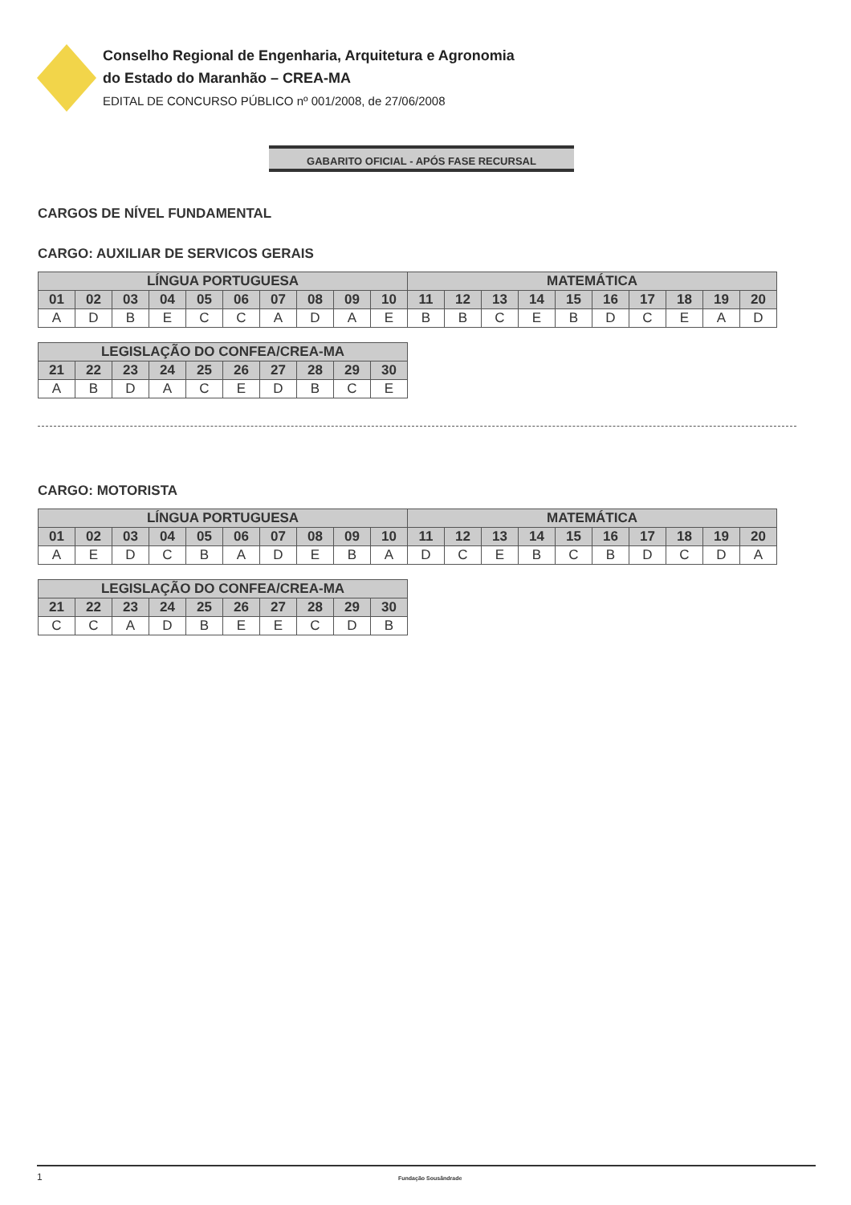Conselho Regional de Engenharia, Arquitetura e Agronomia
do Estado do Maranhão – CREA-MA
EDITAL DE CONCURSO PÚBLICO nº 001/2008, de 27/06/2008
GABARITO OFICIAL - APÓS FASE RECURSAL
CARGOS DE NÍVEL FUNDAMENTAL
CARGO: AUXILIAR DE SERVICOS GERAIS
| LÍNGUA PORTUGUESA | | | | | | | | | | MATEMÁTICA | | | | | | | | | |
| --- | --- | --- | --- | --- | --- | --- | --- | --- | --- | --- | --- | --- | --- | --- | --- | --- | --- | --- | --- |
| 01 | 02 | 03 | 04 | 05 | 06 | 07 | 08 | 09 | 10 | 11 | 12 | 13 | 14 | 15 | 16 | 17 | 18 | 19 | 20 |
| A | D | B | E | C | C | A | D | A | E | B | B | C | E | B | D | C | E | A | D |
| LEGISLAÇÃO DO CONFEA/CREA-MA | | | | | | | | | |
| --- | --- | --- | --- | --- | --- | --- | --- | --- | --- |
| 21 | 22 | 23 | 24 | 25 | 26 | 27 | 28 | 29 | 30 |
| A | B | D | A | C | E | D | B | C | E |
CARGO: MOTORISTA
| LÍNGUA PORTUGUESA | | | | | | | | | | MATEMÁTICA | | | | | | | | | |
| --- | --- | --- | --- | --- | --- | --- | --- | --- | --- | --- | --- | --- | --- | --- | --- | --- | --- | --- | --- |
| 01 | 02 | 03 | 04 | 05 | 06 | 07 | 08 | 09 | 10 | 11 | 12 | 13 | 14 | 15 | 16 | 17 | 18 | 19 | 20 |
| A | E | D | C | B | A | D | E | B | A | D | C | E | B | C | B | D | C | D | A |
| LEGISLAÇÃO DO CONFEA/CREA-MA | | | | | | | | | |
| --- | --- | --- | --- | --- | --- | --- | --- | --- | --- |
| 21 | 22 | 23 | 24 | 25 | 26 | 27 | 28 | 29 | 30 |
| C | C | A | D | B | E | E | C | D | B |
1 Fundação Sousândrade